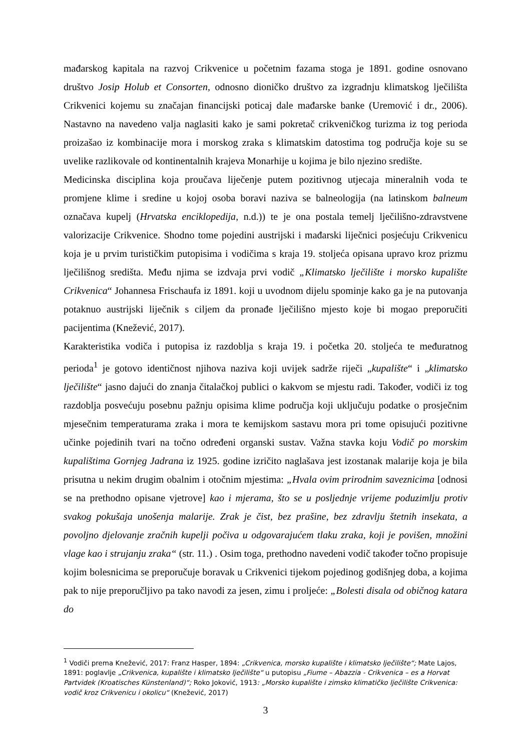mađarskog kapitala na razvoj Crikvenice u početnim fazama stoga je 1891. godine osnovano društvo Josip Holub et Consorten, odnosno dioničko društvo za izgradnju klimatskog lječilišta Crikvenici kojemu su značajan financijski poticaj dale mađarske banke (Uremović i dr., 2006). Nastavno na navedeno valja naglasiti kako je sami pokretač crikveničkog turizma iz tog perioda proizašao iz kombinacije mora i morskog zraka s klimatskim datostima tog područja koje su se uvelike razlikovale od kontinentalnih krajeva Monarhije u kojima je bilo njezino središte.
Medicinska disciplina koja proučava liječenje putem pozitivnog utjecaja mineralnih voda te promjene klime i sredine u kojoj osoba boravi naziva se balneologija (na latinskom balneum označava kupelj (Hrvatska enciklopedija, n.d.)) te je ona postala temelj lječilišno-zdravstvene valorizacije Crikvenice. Shodno tome pojedini austrijski i mađarski liječnici posjećuju Crikvenicu koja je u prvim turističkim putopisima i vodičima s kraja 19. stoljeća opisana upravo kroz prizmu lječilišnog središta. Među njima se izdvaja prvi vodič „Klimatsko lječilište i morsko kupalište Crikvenica“ Johannesa Frischaufa iz 1891. koji u uvodnom dijelu spominje kako ga je na putovanja potaknuo austrijski liječnik s ciljem da pronađe lječilišno mjesto koje bi mogao preporučiti pacijentima (Knežević, 2017).
Karakteristika vodiča i putopisa iz razdoblja s kraja 19. i početka 20. stoljeća te međuratnog perioda<sup>1</sup> je gotovo identičnost njihova naziva koji uvijek sadrže riječi „kupalište“ i „klimatsko lječilište“ jasno dajući do znanja čitalačkoj publici o kakvom se mjestu radi. Također, vodiči iz tog razdoblja posvećuju posebnu pažnju opisima klime područja koji uključuju podatke o prosječnim mjesečnim temperaturama zraka i mora te kemijskom sastavu mora pri tome opisujući pozitivne učinke pojedinih tvari na točno određeni organski sustav. Važna stavka koju Vodič po morskim kupalištima Gornjeg Jadrana iz 1925. godine izričito naglašava jest izostanak malarije koja je bila prisutna u nekim drugim obalnim i otočnim mjestima: „Hvala ovim prirodnim saveznicima [odnosi se na prethodno opisane vjetrove] kao i mjerama, što se u posljednje vrijeme poduzimlju protiv svakog pokušaja unošenja malarije. Zrak je čist, bez prašine, bez zdravlju štetnih insekata, a povoljno djelovanje zračnih kupelji počiva u odgovarajućem tlaku zraka, koji je povišen, množini vlage kao i strujanju zraka“ (str. 11.) . Osim toga, prethodno navedeni vodič također točno propisuje kojim bolesnicima se preporučuje boravak u Crikvenici tijekom pojedinog godišnjeg doba, a kojima pak to nije preporučljivo pa tako navodi za jesen, zimu i proljeće: „Bolesti disala od običnog katara do
<sup>1</sup> Vodiči prema Knežević, 2017: Franz Hasper, 1894: „Crikvenica, morsko kupalište i klimatsko lječilište“; Mate Lajos, 1891: poglavlje „Crikvenica, kupalište i klimatsko lječilište“ u putopisu „Fiume – Abazzia - Crikvenica – es a Horvat Partvidek (Kroatisches Künstenland)“; Roko Joković, 1913: „Morsko kupalište i zimsko klimatičko lječilište Crikvenica: vodič kroz Crikvenicu i okolicu“ (Knežević, 2017)
3